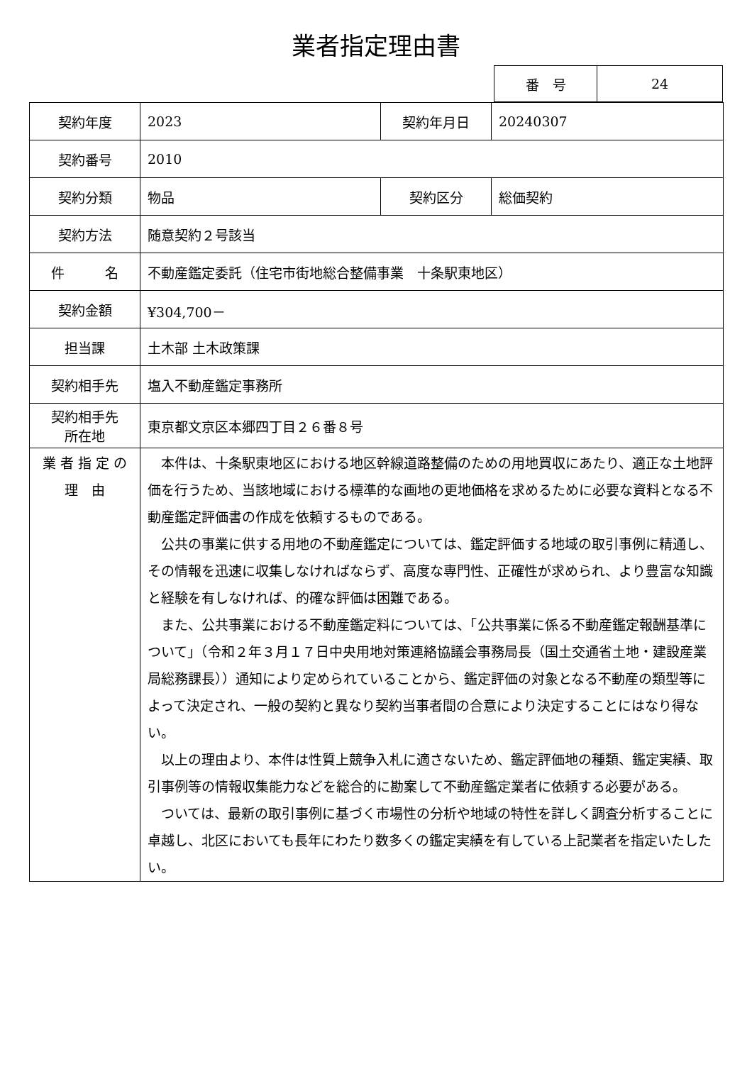業者指定理由書
| 番 号 | 24 |
| 契約年度 | 2023 | 契約年月日 | 20240307 |
| 契約番号 | 2010 | | |
| 契約分類 | 物品 | 契約区分 | 総価契約 |
| 契約方法 | 随意契約２号該当 | | |
| 件 名 | 不動産鑑定委託（住宅市街地総合整備事業 十条駅東地区） | | |
| 契約金額 | ¥304,700－ | | |
| 担当課 | 土木部 土木政策課 | | |
| 契約相手先 | 塩入不動産鑑定事務所 | | |
| 契約相手先 所在地 | 東京都文京区本郷四丁目２６番８号 | | |
| 業 者 指 定 の 理 由 | 本件は、十条駅東地区における地区幹線道路整備のための用地買収にあたり、適正な土地評価を行うため、当該地域における標準的な画地の更地価格を求めるために必要な資料となる不動産鑑定評価書の作成を依頼するものである。 公共の事業に供する用地の不動産鑑定については、鑑定評価する地域の取引事例に精通し、その情報を迅速に収集しなければならず、高度な専門性、正確性が求められ、より豊富な知識と経験を有しなければ、的確な評価は困難である。 また、公共事業における不動産鑑定料については、「公共事業に係る不動産鑑定報酬基準について」（令和２年３月１７日中央用地対策連絡協議会事務局長（国土交通省土地・建設産業局総務課長））通知により定められていることから、鑑定評価の対象となる不動産の類型等によって決定され、一般の契約と異なり契約当事者間の合意により決定することにはなり得ない。 以上の理由より、本件は性質上競争入札に適さないため、鑑定評価地の種類、鑑定実績、取引事例等の情報収集能力などを総合的に勘案して不動産鑑定業者に依頼する必要がある。 ついては、最新の取引事例に基づく市場性の分析や地域の特性を詳しく調査分析することに卓越し、北区においても長年にわたり数多くの鑑定実績を有している上記業者を指定いたしたい。 | | |